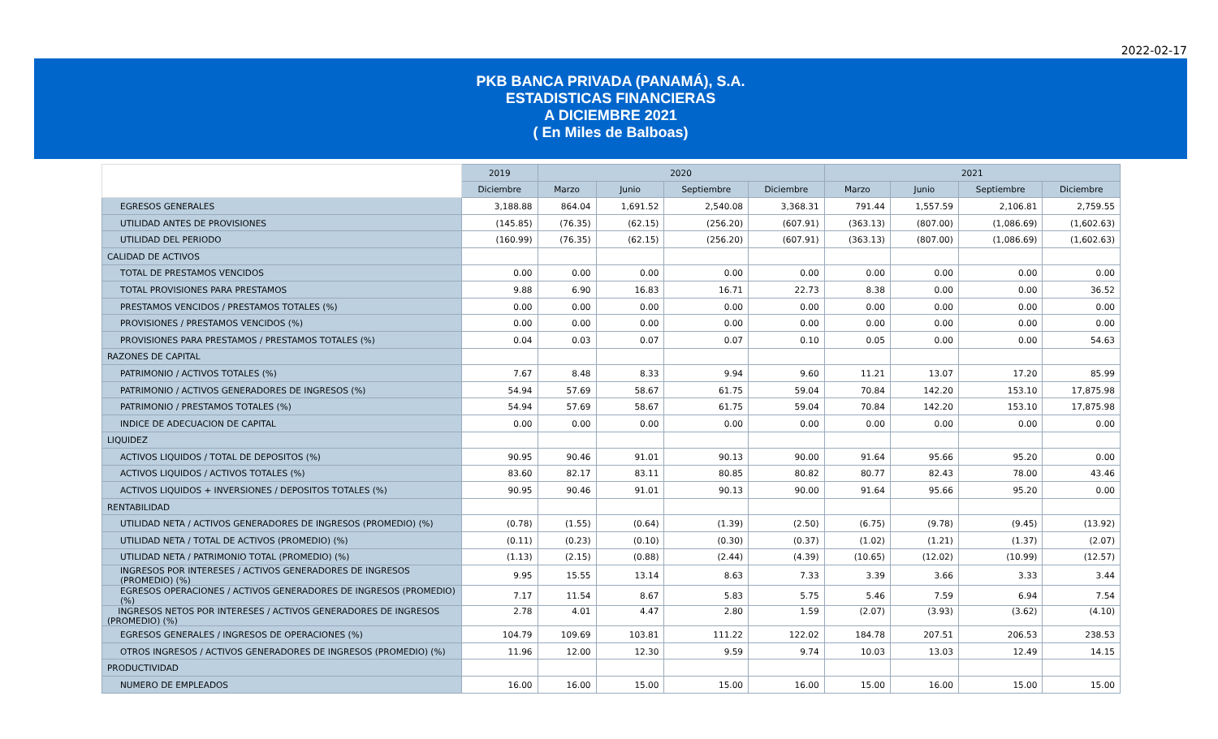2022-02-17
PKB BANCA PRIVADA (PANAMÁ), S.A.
ESTADISTICAS FINANCIERAS
A DICIEMBRE 2021
( En Miles de Balboas)
| | 2019 | 2020 | | | | 2021 | | | |
| | Diciembre | Marzo | Junio | Septiembre | Diciembre | Marzo | Junio | Septiembre | Diciembre |
| EGRESOS GENERALES | 3,188.88 | 864.04 | 1,691.52 | 2,540.08 | 3,368.31 | 791.44 | 1,557.59 | 2,106.81 | 2,759.55 |
| UTILIDAD ANTES DE PROVISIONES | (145.85) | (76.35) | (62.15) | (256.20) | (607.91) | (363.13) | (807.00) | (1,086.69) | (1,602.63) |
| UTILIDAD DEL PERIODO | (160.99) | (76.35) | (62.15) | (256.20) | (607.91) | (363.13) | (807.00) | (1,086.69) | (1,602.63) |
| CALIDAD DE ACTIVOS | | | | | | | | | |
| TOTAL DE PRESTAMOS VENCIDOS | 0.00 | 0.00 | 0.00 | 0.00 | 0.00 | 0.00 | 0.00 | 0.00 | 0.00 |
| TOTAL PROVISIONES PARA PRESTAMOS | 9.88 | 6.90 | 16.83 | 16.71 | 22.73 | 8.38 | 0.00 | 0.00 | 36.52 |
| PRESTAMOS VENCIDOS / PRESTAMOS TOTALES (%) | 0.00 | 0.00 | 0.00 | 0.00 | 0.00 | 0.00 | 0.00 | 0.00 | 0.00 |
| PROVISIONES / PRESTAMOS VENCIDOS (%) | 0.00 | 0.00 | 0.00 | 0.00 | 0.00 | 0.00 | 0.00 | 0.00 | 0.00 |
| PROVISIONES PARA PRESTAMOS / PRESTAMOS TOTALES (%) | 0.04 | 0.03 | 0.07 | 0.07 | 0.10 | 0.05 | 0.00 | 0.00 | 54.63 |
| RAZONES DE CAPITAL | | | | | | | | | |
| PATRIMONIO / ACTIVOS TOTALES (%) | 7.67 | 8.48 | 8.33 | 9.94 | 9.60 | 11.21 | 13.07 | 17.20 | 85.99 |
| PATRIMONIO / ACTIVOS GENERADORES DE INGRESOS (%) | 54.94 | 57.69 | 58.67 | 61.75 | 59.04 | 70.84 | 142.20 | 153.10 | 17,875.98 |
| PATRIMONIO / PRESTAMOS TOTALES (%) | 54.94 | 57.69 | 58.67 | 61.75 | 59.04 | 70.84 | 142.20 | 153.10 | 17,875.98 |
| INDICE DE ADECUACION DE CAPITAL | 0.00 | 0.00 | 0.00 | 0.00 | 0.00 | 0.00 | 0.00 | 0.00 | 0.00 |
| LIQUIDEZ | | | | | | | | | |
| ACTIVOS LIQUIDOS / TOTAL DE DEPOSITOS (%) | 90.95 | 90.46 | 91.01 | 90.13 | 90.00 | 91.64 | 95.66 | 95.20 | 0.00 |
| ACTIVOS LIQUIDOS / ACTIVOS TOTALES (%) | 83.60 | 82.17 | 83.11 | 80.85 | 80.82 | 80.77 | 82.43 | 78.00 | 43.46 |
| ACTIVOS LIQUIDOS + INVERSIONES / DEPOSITOS TOTALES (%) | 90.95 | 90.46 | 91.01 | 90.13 | 90.00 | 91.64 | 95.66 | 95.20 | 0.00 |
| RENTABILIDAD | | | | | | | | | |
| UTILIDAD NETA / ACTIVOS GENERADORES DE INGRESOS (PROMEDIO) (%) | (0.78) | (1.55) | (0.64) | (1.39) | (2.50) | (6.75) | (9.78) | (9.45) | (13.92) |
| UTILIDAD NETA / TOTAL DE ACTIVOS (PROMEDIO) (%) | (0.11) | (0.23) | (0.10) | (0.30) | (0.37) | (1.02) | (1.21) | (1.37) | (2.07) |
| UTILIDAD NETA / PATRIMONIO TOTAL (PROMEDIO) (%) | (1.13) | (2.15) | (0.88) | (2.44) | (4.39) | (10.65) | (12.02) | (10.99) | (12.57) |
| INGRESOS POR INTERESES / ACTIVOS GENERADORES DE INGRESOS (PROMEDIO) (%) | 9.95 | 15.55 | 13.14 | 8.63 | 7.33 | 3.39 | 3.66 | 3.33 | 3.44 |
| EGRESOS OPERACIONES / ACTIVOS GENERADORES DE INGRESOS (PROMEDIO) (%) | 7.17 | 11.54 | 8.67 | 5.83 | 5.75 | 5.46 | 7.59 | 6.94 | 7.54 |
| INGRESOS NETOS POR INTERESES / ACTIVOS GENERADORES DE INGRESOS (PROMEDIO) (%) | 2.78 | 4.01 | 4.47 | 2.80 | 1.59 | (2.07) | (3.93) | (3.62) | (4.10) |
| EGRESOS GENERALES / INGRESOS DE OPERACIONES (%) | 104.79 | 109.69 | 103.81 | 111.22 | 122.02 | 184.78 | 207.51 | 206.53 | 238.53 |
| OTROS INGRESOS / ACTIVOS GENERADORES DE INGRESOS (PROMEDIO) (%) | 11.96 | 12.00 | 12.30 | 9.59 | 9.74 | 10.03 | 13.03 | 12.49 | 14.15 |
| PRODUCTIVIDAD | | | | | | | | | |
| NUMERO DE EMPLEADOS | 16.00 | 16.00 | 15.00 | 15.00 | 16.00 | 15.00 | 16.00 | 15.00 | 15.00 |